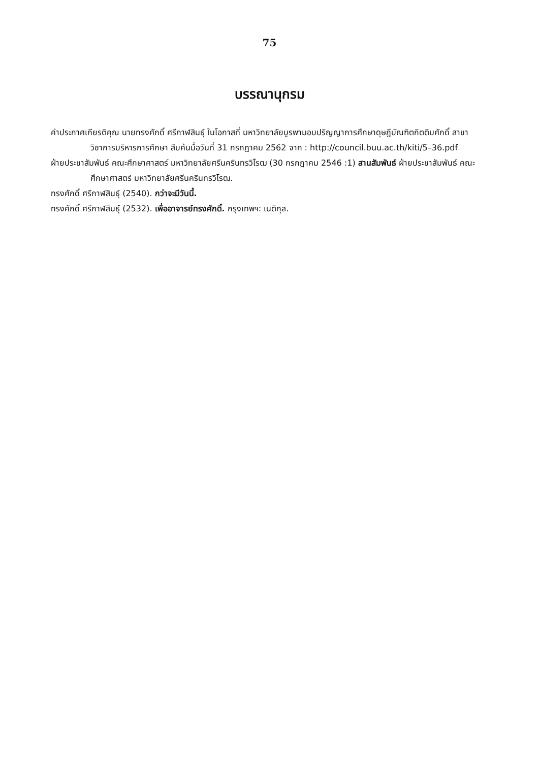75
บรรณานุกรม
คำประกาศเกียรติคุณ นายทรงศักดิ์ ศรีกาฬสินธุ์ ในโอกาสที่ มหาวิทยาลัยบูรพามอบปริญญาการศึกษาดุษฎีบัณฑิตกิตติมศักดิ์ สาขาวิชาการบริหารการศึกษา สืบค้นมื่อวันที่ 31 กรกฎาคม 2562 จาก : http://council.buu.ac.th/kiti/5–36.pdf
ฝ่ายประชาสัมพันธ์ คณะศึกษาศาสตร์ มหาวิทยาลัยศรีนครินทรวิโรฒ (30 กรกฎาคม 2546 :1) สานสัมพันธ์ ฝ่ายประชาสัมพันธ์ คณะศึกษาศาสตร์ มหาวิทยาลัยศรีนครินทรวิโรฒ.
ทรงศักดิ์ ศรีกาฬสินธุ์ (2540). กว่าจะมีวันนี้.
ทรงศักดิ์ ศรีกาฬสินธุ์ (2532). เพื่ออาจารย์ทรงศักดิ์. กรุงเทพฯ: เนติกุล.